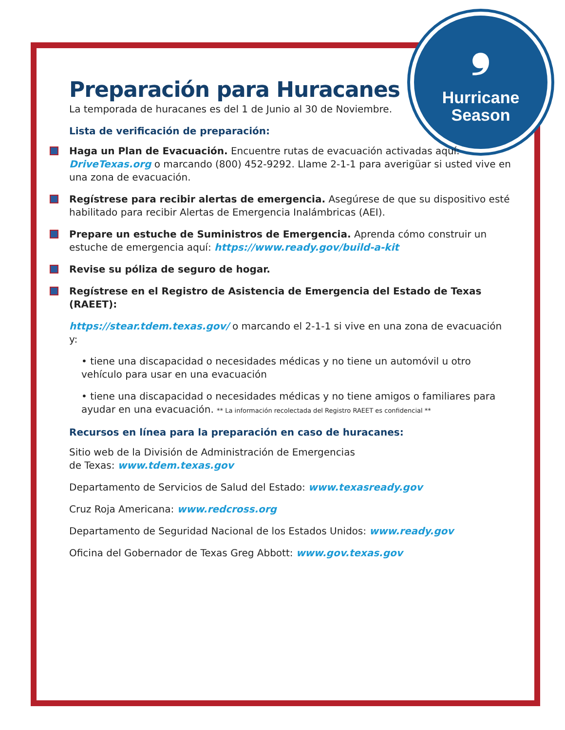❟
Hurricane
Season
Preparación para Huracanes
La temporada de huracanes es del 1 de Junio al 30 de Noviembre.
Lista de verificación de preparación:
Haga un Plan de Evacuación. Encuentre rutas de evacuación activadas aquí: DriveTexas.org o marcando (800) 452-9292. Llame 2-1-1 para averigüar si usted vive en una zona de evacuación.
Regístrese para recibir alertas de emergencia. Asegúrese de que su dispositivo esté habilitado para recibir Alertas de Emergencia Inalámbricas (AEI).
Prepare un estuche de Suministros de Emergencia. Aprenda cómo construir un estuche de emergencia aquí: https://www.ready.gov/build-a-kit
Revise su póliza de seguro de hogar.
Regístrese en el Registro de Asistencia de Emergencia del Estado de Texas (RAEET):
https://stear.tdem.texas.gov/ o marcando el 2-1-1 si vive en una zona de evacuación y:
• tiene una discapacidad o necesidades médicas y no tiene un automóvil u otro vehículo para usar en una evacuación
• tiene una discapacidad o necesidades médicas y no tiene amigos o familiares para ayudar en una evacuación. ** La información recolectada del Registro RAEET es confidencial **
Recursos en línea para la preparación en caso de huracanes:
Sitio web de la División de Administración de Emergencias
de Texas: www.tdem.texas.gov
Departamento de Servicios de Salud del Estado: www.texasready.gov
Cruz Roja Americana: www.redcross.org
Departamento de Seguridad Nacional de los Estados Unidos: www.ready.gov
Oficina del Gobernador de Texas Greg Abbott: www.gov.texas.gov